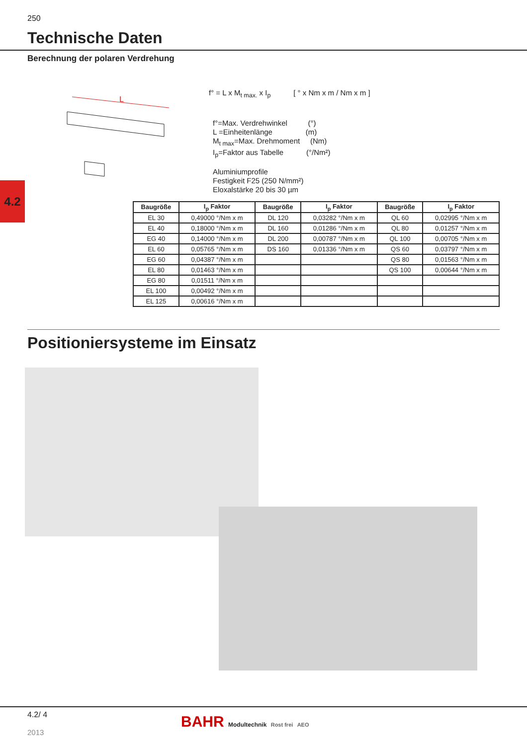250
Technische Daten
Berechnung der polaren Verdrehung
4.2
L
f° = L x M<sub>t max.</sub> x I<sub>p</sub> [ ° x Nm x m / Nm x m ]
f°=Max. Verdrehwinkel (°)
L =Einheitenlänge (m)
M<sub>t max</sub>=Max. Drehmoment (Nm)
I<sub>p</sub>=Faktor aus Tabelle (°/Nm²)
Aluminiumprofile
Festigkeit F25 (250 N/mm²)
Eloxalstärke 20 bis 30 µm
| Baugröße | I<sub>p</sub> Faktor | Baugröße | I<sub>p</sub> Faktor | Baugröße | I<sub>p</sub> Faktor |
| --- | --- | --- | --- | --- | --- |
| EL 30 | 0,49000 °/Nm x m | DL 120 | 0,03282 °/Nm x m | QL 60 | 0,02995 °/Nm x m |
| EL 40 | 0,18000 °/Nm x m | DL 160 | 0,01286 °/Nm x m | QL 80 | 0,01257 °/Nm x m |
| EG 40 | 0,14000 °/Nm x m | DL 200 | 0,00787 °/Nm x m | QL 100 | 0,00705 °/Nm x m |
| EL 60 | 0,05765 °/Nm x m | DS 160 | 0,01336 °/Nm x m | QS 60 | 0,03797 °/Nm x m |
| EG 60 | 0,04387 °/Nm x m | | | QS 80 | 0,01563 °/Nm x m |
| EL 80 | 0,01463 °/Nm x m | | | QS 100 | 0,00644 °/Nm x m |
| EG 80 | 0,01511 °/Nm x m | | | | |
| EL 100 | 0,00492 °/Nm x m | | | | |
| EL 125 | 0,00616 °/Nm x m | | | | |
Positioniersysteme im Einsatz
4.2/ 4
2013
BAHR Modultechnik Rost frei AEO